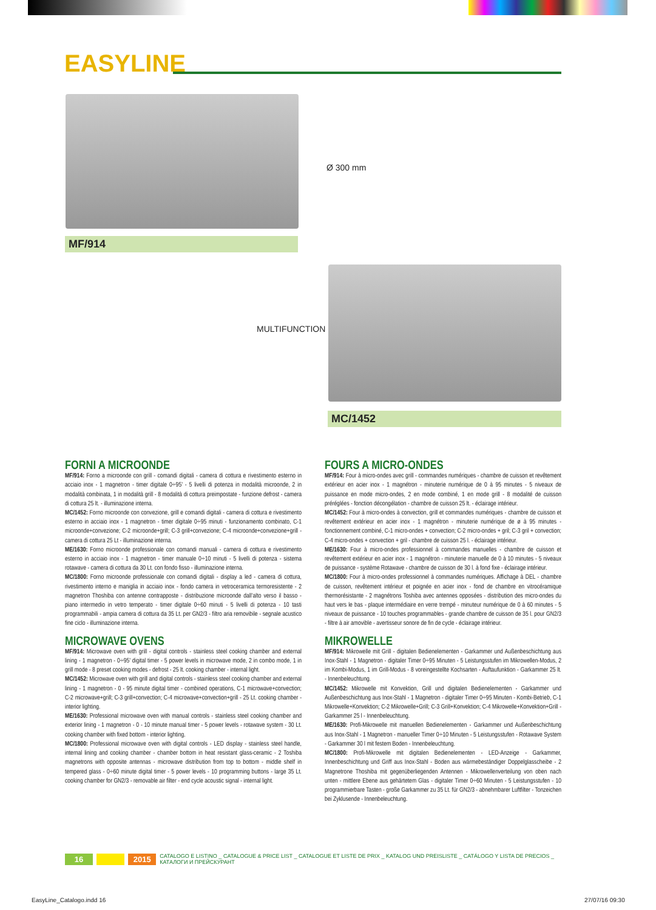EASYLINE
MF/914
Ø 300 mm
MULTIFUNCTION
MC/1452
FORNI A MICROONDE
MF/914: Forno a microonde con grill - comandi digitali - camera di cottura e rivestimento esterno in acciaio inox - 1 magnetron - timer digitale 0÷95’ - 5 livelli di potenza in modalità microonde, 2 in modalità combinata, 1 in modalità grill - 8 modalità di cottura preimpostate - funzione defrost - camera di cottura 25 lt. - illuminazione interna.
MC/1452: Forno microonde con convezione, grill e comandi digitali - camera di cottura e rivestimento esterno in acciaio inox - 1 magnetron - timer digitale 0÷95 minuti - funzionamento combinato, C-1 microonde+convezione; C-2 microonde+grill; C-3 grill+convezione; C-4 microonde+convezione+grill - camera di cottura 25 Lt - illuminazione interna.
ME/1630: Forno microonde professionale con comandi manuali - camera di cottura e rivestimento esterno in acciaio inox - 1 magnetron - timer manuale 0÷10 minuti - 5 livelli di potenza - sistema rotawave - camera di cottura da 30 Lt. con fondo fisso - illuminazione interna.
MC/1800: Forno microonde professionale con comandi digitali - display a led - camera di cottura, rivestimento interno e maniglia in acciaio inox - fondo camera in vetroceramica termoresistente - 2 magnetron Thoshiba con antenne contrapposte - distribuzione microonde dall’alto verso il basso - piano intermedio in vetro temperato - timer digitale 0÷60 minuti - 5 livelli di potenza - 10 tasti programmabili - ampia camera di cottura da 35 Lt. per GN2/3 - filtro aria removibile - segnale acustico fine ciclo - illuminazione interna.
MICROWAVE OVENS
MF/914: Microwave oven with grill - digital controls - stainless steel cooking chamber and external lining - 1 magnetron - 0÷95’ digital timer - 5 power levels in microwave mode, 2 in combo mode, 1 in grill mode - 8 preset cooking modes - defrost - 25 lt. cooking chamber - internal light.
MC/1452: Microwave oven with grill and digital controls - stainless steel cooking chamber and external lining - 1 magnetron - 0 - 95 minute digital timer - combined operations, C-1 microwave+convection; C-2 microwave+grill; C-3 grill+convection; C-4 microwave+convection+grill - 25 Lt. cooking chamber - interior lighting.
ME/1630: Professional microwave oven with manual controls - stainless steel cooking chamber and exterior lining - 1 magnetron - 0 - 10 minute manual timer - 5 power levels - rotawave system - 30 Lt. cooking chamber with fixed bottom - interior lighting.
MC/1800: Professional microwave oven with digital controls - LED display - stainless steel handle, internal lining and cooking chamber - chamber bottom in heat resistant glass-ceramic - 2 Toshiba magnetrons with opposite antennas - microwave distribution from top to bottom - middle shelf in tempered glass - 0÷60 minute digital timer - 5 power levels - 10 programming buttons - large 35 Lt. cooking chamber for GN2/3 - removable air filter - end cycle acoustic signal - internal light.
FOURS A MICRO-ONDES
MF/914: Four à micro-ondes avec grill - commandes numériques - chambre de cuisson et revêtement extérieur en acier inox - 1 magnétron - minuterie numérique de 0 à 95 minutes - 5 niveaux de puissance en mode micro-ondes, 2 en mode combiné, 1 en mode grill - 8 modalité de cuisson préréglées - fonction décongélation - chambre de cuisson 25 lt. - éclairage intérieur.
MC/1452: Four à micro-ondes à convection, grill et commandes numériques - chambre de cuisson et revêtement extérieur en acier inox - 1 magnétron - minuterie numérique de ø à 95 minutes - fonctionnement combiné, C-1 micro-ondes + convection; C-2 micro-ondes + gril; C-3 gril + convection; C-4 micro-ondes + convection + gril - chambre de cuisson 25 l. - éclairage intérieur.
ME/1630: Four à micro-ondes professionnel à commandes manuelles - chambre de cuisson et revêtement extérieur en acier inox - 1 magnétron - minuterie manuelle de 0 à 10 minutes - 5 niveaux de puissance - système Rotawave - chambre de cuisson de 30 l. à fond fixe - éclairage intérieur.
MC/1800: Four à micro-ondes professionnel à commandes numériques. Affichage à DEL - chambre de cuisson, revêtement intérieur et poignée en acier inox - fond de chambre en vitrocéramique thermorésistante - 2 magnétrons Toshiba avec antennes opposées - distribution des micro-ondes du haut vers le bas - plaque intermédiaire en verre trempé - minuteur numérique de 0 à 60 minutes - 5 niveaux de puissance - 10 touches programmables - grande chambre de cuisson de 35 l. pour GN2/3 - filtre à air amovible - avertisseur sonore de fin de cycle - éclairage intérieur.
MIKROWELLE
MF/914: Mikrowelle mit Grill - digitalen Bedienelementen - Garkammer und Außenbeschichtung aus Inox-Stahl - 1 Magnetron - digitaler Timer 0÷95 Minuten - 5 Leistungsstufen im Mikrowellen-Modus, 2 im Kombi-Modus, 1 im Grill-Modus - 8 voreingestellte Kochsarten - Auftaufunktion - Garkammer 25 lt. - Innenbeleuchtung.
MC/1452: Mikrowelle mit Konvektion, Grill und digitalen Bedienelementen - Garkammer und Außenbeschichtung aus Inox-Stahl - 1 Magnetron - digitaler Timer 0÷95 Minuten - Kombi-Betrieb, C-1 Mikrowelle+Konvektion; C-2 Mikrowelle+Grill; C-3 Grill+Konvektion; C-4 Mikrowelle+Konvektion+Grill - Garkammer 25 l - Innenbeleuchtung.
ME/1630: Profi-Mikrowelle mit manuellen Bedienelementen - Garkammer und Außenbeschichtung aus Inox-Stahl - 1 Magnetron - manueller Timer 0÷10 Minuten - 5 Leistungsstufen - Rotawave System - Garkammer 30 l mit festem Boden - Innenbeleuchtung.
MC/1800: Profi-Mikrowelle mit digitalen Bedienelementen - LED-Anzeige - Garkammer, Innenbeschichtung und Griff aus Inox-Stahl - Boden aus wärmebeständiger Doppelglasscheibe - 2 Magnetrone Thoshiba mit gegenüberliegenden Antennen - Mikrowellenverteilung von oben nach unten - mittlere Ebene aus gehärtetem Glas - digitaler Timer 0÷60 Minuten - 5 Leistungsstufen - 10 programmierbare Tasten - große Garkammer zu 35 Lt. für GN2/3 - abnehmbarer Luftfilter - Tonzeichen bei Zyklusende - Innenbeleuchtung.
16 2015 CATALOGO E LISTINO _ CATALOGUE & PRICE LIST _ CATALOGUE ET LISTE DE PRIX _ KATALOG UND PREISLISTE _ CATÁLOGO Y LISTA DE PRECIOS _ КАТАЛОГИ И ПРЕЙСКУРАНТ
EasyLine_Catalogo.indd 16 27/07/16 09:30